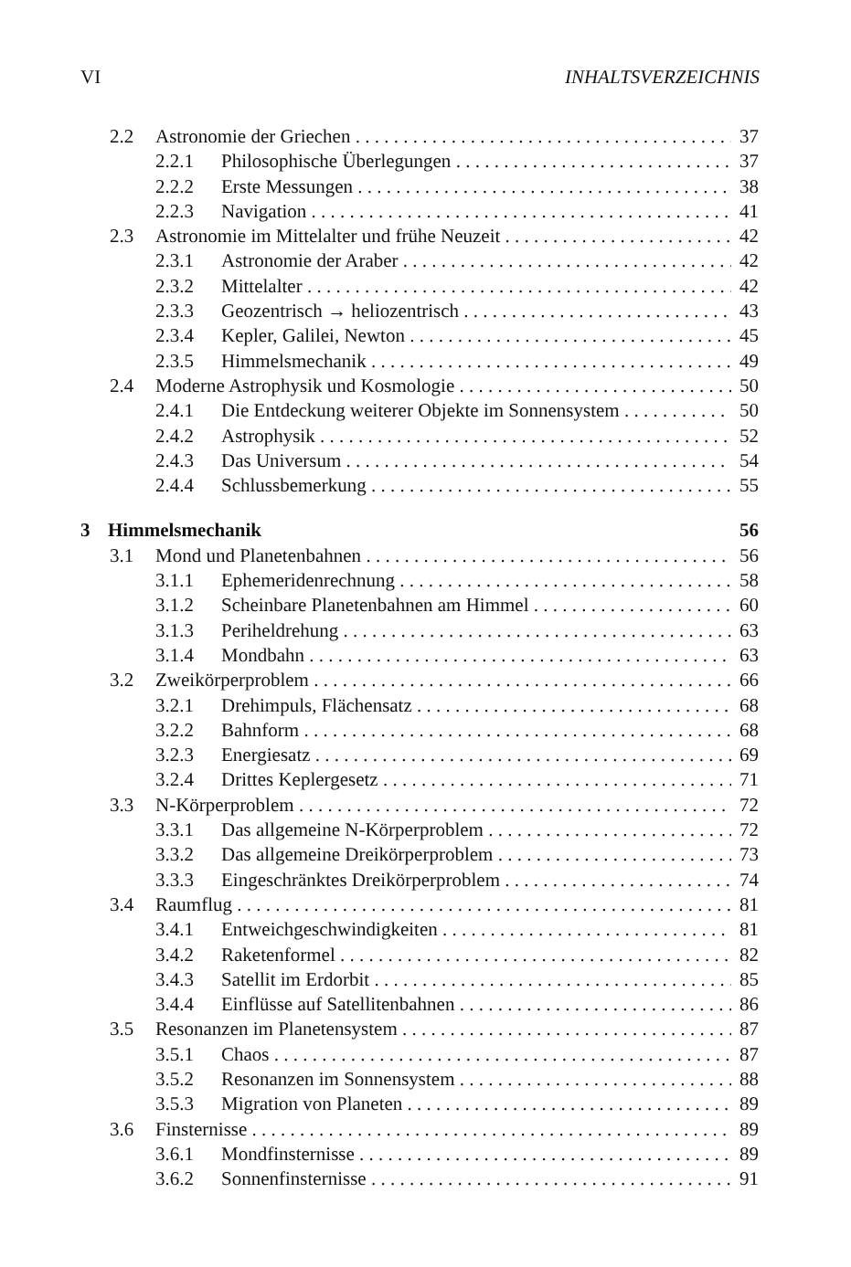VI INHALTSVERZEICHNIS
2.2 Astronomie der Griechen 37
2.2.1 Philosophische Überlegungen 37
2.2.2 Erste Messungen 38
2.2.3 Navigation 41
2.3 Astronomie im Mittelalter und frühe Neuzeit 42
2.3.1 Astronomie der Araber 42
2.3.2 Mittelalter 42
2.3.3 Geozentrisch → heliozentrisch 43
2.3.4 Kepler, Galilei, Newton 45
2.3.5 Himmelsmechanik 49
2.4 Moderne Astrophysik und Kosmologie 50
2.4.1 Die Entdeckung weiterer Objekte im Sonnensystem 50
2.4.2 Astrophysik 52
2.4.3 Das Universum 54
2.4.4 Schlussbemerkung 55
3 Himmelsmechanik 56
3.1 Mond und Planetenbahnen 56
3.1.1 Ephemeridenrechnung 58
3.1.2 Scheinbare Planetenbahnen am Himmel 60
3.1.3 Periheldrehung 63
3.1.4 Mondbahn 63
3.2 Zweikörperproblem 66
3.2.1 Drehimpuls, Flächensatz 68
3.2.2 Bahnform 68
3.2.3 Energiesatz 69
3.2.4 Drittes Keplergesetz 71
3.3 N-Körperproblem 72
3.3.1 Das allgemeine N-Körperproblem 72
3.3.2 Das allgemeine Dreikörperproblem 73
3.3.3 Eingeschränktes Dreikörperproblem 74
3.4 Raumflug 81
3.4.1 Entweichgeschwindigkeiten 81
3.4.2 Raketenformel 82
3.4.3 Satellit im Erdorbit 85
3.4.4 Einflüsse auf Satellitenbahnen 86
3.5 Resonanzen im Planetensystem 87
3.5.1 Chaos 87
3.5.2 Resonanzen im Sonnensystem 88
3.5.3 Migration von Planeten 89
3.6 Finsternisse 89
3.6.1 Mondfinsternisse 89
3.6.2 Sonnenfinsternisse 91